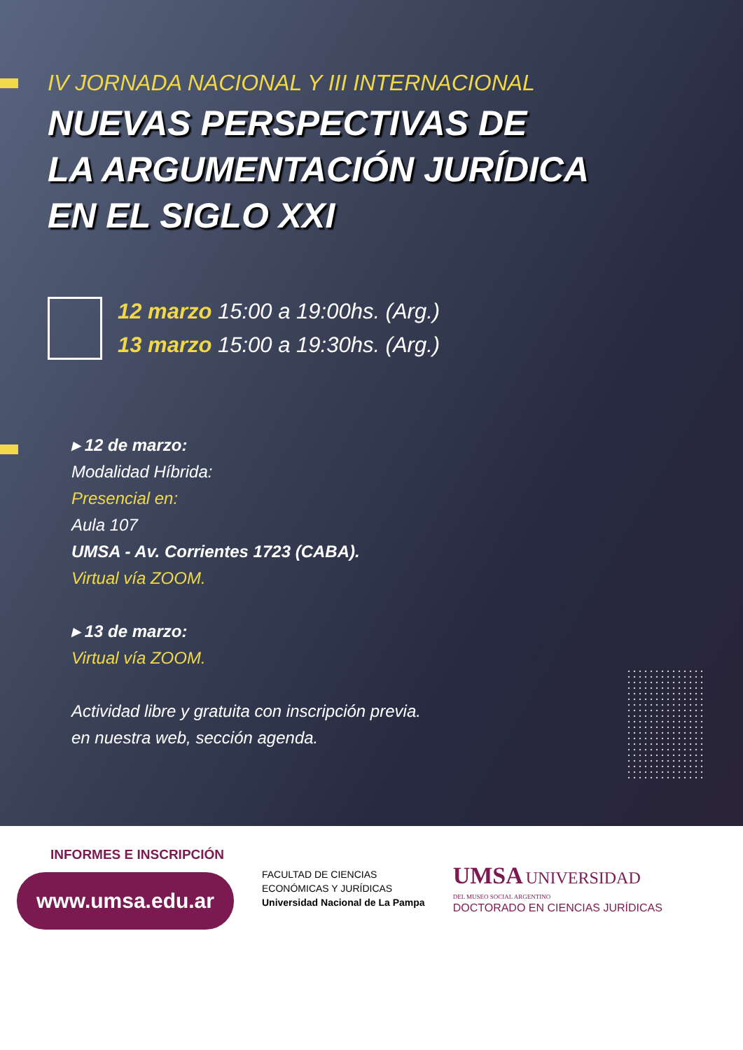IV JORNADA NACIONAL Y III INTERNACIONAL
NUEVAS PERSPECTIVAS DE
LA ARGUMENTACIÓN JURÍDICA
EN EL SIGLO XXI
12 marzo 15:00 a 19:00hs. (Arg.)
13 marzo 15:00 a 19:30hs. (Arg.)
▸ 12 de marzo:
Modalidad Híbrida:
Presencial en:
Aula 107
UMSA - Av. Corrientes 1723 (CABA).
Virtual vía ZOOM.
▸ 13 de marzo:
Virtual vía ZOOM.
Actividad libre y gratuita con inscripción previa.
en nuestra web, sección agenda.
INFORMES E INSCRIPCIÓN
www.umsa.edu.ar
FACULTAD DE CIENCIAS
ECONÓMICAS Y JURÍDICAS
Universidad Nacional de La Pampa
UMSA UNIVERSIDAD
DEL MUSEO SOCIAL ARGENTINO
DOCTORADO EN CIENCIAS JURÍDICAS